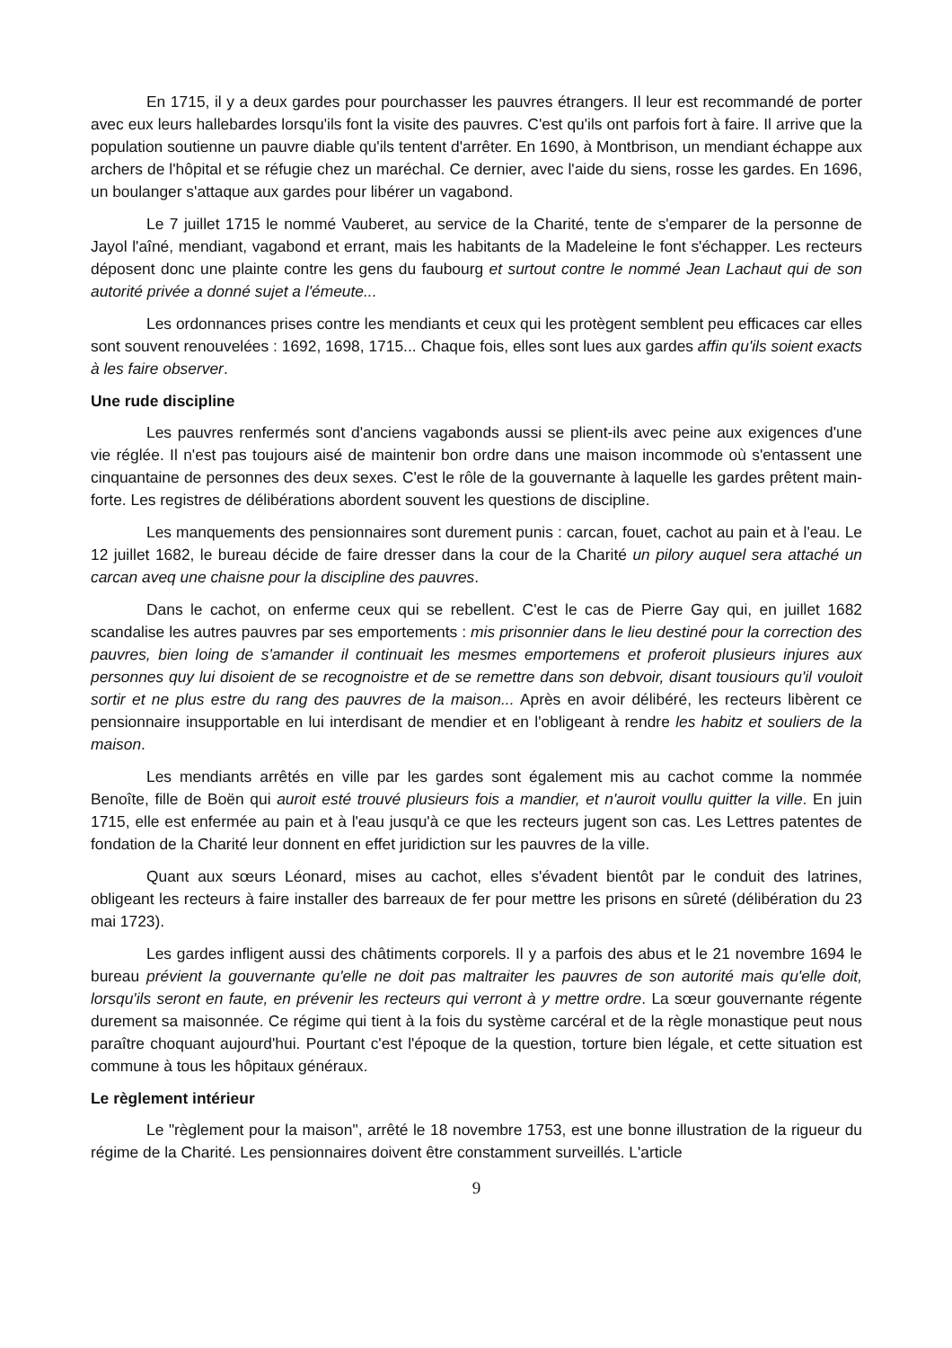En 1715, il y a deux gardes pour pourchasser les pauvres étrangers. Il leur est recommandé de porter avec eux leurs hallebardes lorsqu'ils font la visite des pauvres. C'est qu'ils ont parfois fort à faire. Il arrive que la population soutienne un pauvre diable qu'ils tentent d'arrêter. En 1690, à Montbrison, un mendiant échappe aux archers de l'hôpital et se réfugie chez un maréchal. Ce dernier, avec l'aide du siens, rosse les gardes. En 1696, un boulanger s'attaque aux gardes pour libérer un vagabond.
Le 7 juillet 1715 le nommé Vauberet, au service de la Charité, tente de s'emparer de la personne de Jayol l'aîné, mendiant, vagabond et errant, mais les habitants de la Madeleine le font s'échapper. Les recteurs déposent donc une plainte contre les gens du faubourg et surtout contre le nommé Jean Lachaut qui de son autorité privée a donné sujet a l'émeute...
Les ordonnances prises contre les mendiants et ceux qui les protègent semblent peu efficaces car elles sont souvent renouvelées : 1692, 1698, 1715... Chaque fois, elles sont lues aux gardes affin qu'ils soient exacts à les faire observer.
Une rude discipline
Les pauvres renfermés sont d'anciens vagabonds aussi se plient-ils avec peine aux exigences d'une vie réglée. Il n'est pas toujours aisé de maintenir bon ordre dans une maison incommode où s'entassent une cinquantaine de personnes des deux sexes. C'est le rôle de la gouvernante à laquelle les gardes prêtent main-forte. Les registres de délibérations abordent souvent les questions de discipline.
Les manquements des pensionnaires sont durement punis : carcan, fouet, cachot au pain et à l'eau. Le 12 juillet 1682, le bureau décide de faire dresser dans la cour de la Charité un pilory auquel sera attaché un carcan aveq une chaisne pour la discipline des pauvres.
Dans le cachot, on enferme ceux qui se rebellent. C'est le cas de Pierre Gay qui, en juillet 1682 scandalise les autres pauvres par ses emportements : mis prisonnier dans le lieu destiné pour la correction des pauvres, bien loing de s'amander il continuait les mesmes emportemens et proferoit plusieurs injures aux personnes quy lui disoient de se recognoistre et de se remettre dans son debvoir, disant tousiours qu'il vouloit sortir et ne plus estre du rang des pauvres de la maison... Après en avoir délibéré, les recteurs libèrent ce pensionnaire insupportable en lui interdisant de mendier et en l'obligeant à rendre les habitz et souliers de la maison.
Les mendiants arrêtés en ville par les gardes sont également mis au cachot comme la nommée Benoîte, fille de Boën qui auroit esté trouvé plusieurs fois a mandier, et n'auroit voullu quitter la ville. En juin 1715, elle est enfermée au pain et à l'eau jusqu'à ce que les recteurs jugent son cas. Les Lettres patentes de fondation de la Charité leur donnent en effet juridiction sur les pauvres de la ville.
Quant aux sœurs Léonard, mises au cachot, elles s'évadent bientôt par le conduit des latrines, obligeant les recteurs à faire installer des barreaux de fer pour mettre les prisons en sûreté (délibération du 23 mai 1723).
Les gardes infligent aussi des châtiments corporels. Il y a parfois des abus et le 21 novembre 1694 le bureau prévient la gouvernante qu'elle ne doit pas maltraiter les pauvres de son autorité mais qu'elle doit, lorsqu'ils seront en faute, en prévenir les recteurs qui verront à y mettre ordre. La sœur gouvernante régente durement sa maisonnée. Ce régime qui tient à la fois du système carcéral et de la règle monastique peut nous paraître choquant aujourd'hui. Pourtant c'est l'époque de la question, torture bien légale, et cette situation est commune à tous les hôpitaux généraux.
Le règlement intérieur
Le "règlement pour la maison", arrêté le 18 novembre 1753, est une bonne illustration de la rigueur du régime de la Charité. Les pensionnaires doivent être constamment surveillés. L'article
9